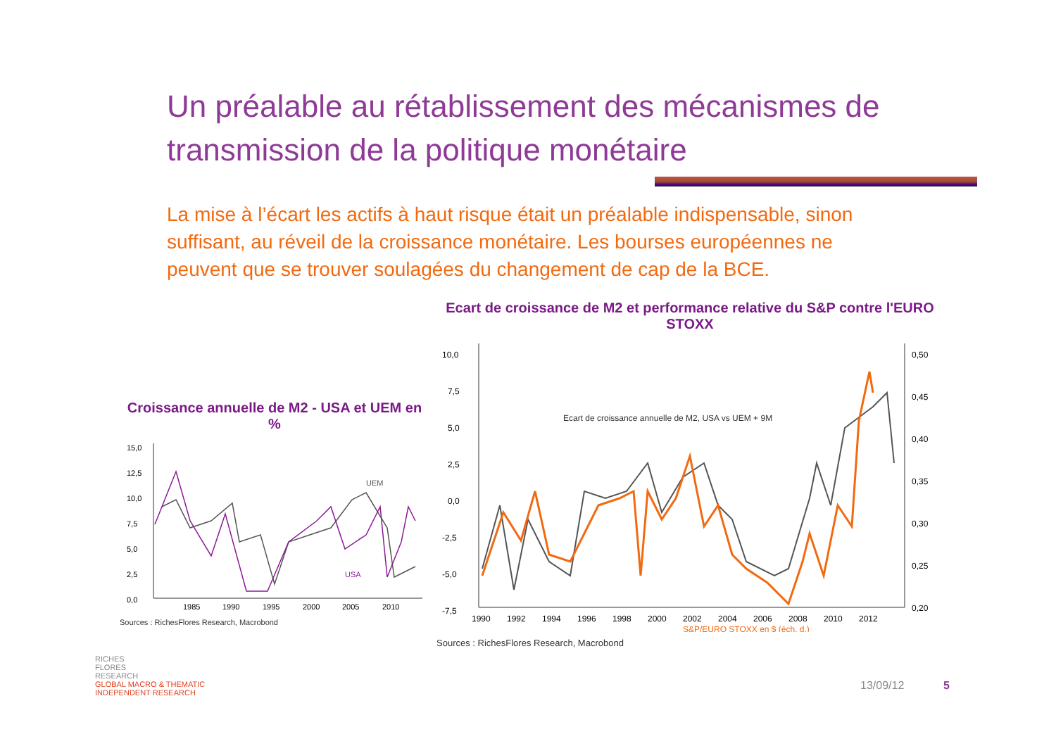Un préalable au rétablissement des mécanismes de transmission de la politique monétaire
La mise à l’écart les actifs à haut risque était un préalable indispensable, sinon suffisant, au réveil de la croissance monétaire. Les bourses européennes ne peuvent que se trouver soulagées du changement de cap de la BCE.
Croissance annuelle de M2 - USA et UEM en %
15,0
12,5
10,0
7,5
5,0
2,5
0,0
1985
1990
1995
2000
2005
2010
UEM
USA
Sources : RichesFlores Research, Macrobond
Ecart de croissance de M2 et performance relative du S&P contre l'EURO STOXX
10,0
7,5
5,0
2,5
0,0
-2,5
-5,0
-7,5
0,50
0,45
0,40
0,35
0,30
0,25
0,20
1990
1992
1994
1996
1998
2000
2002
2004
2006
2008
2010
2012
Ecart de croissance annuelle de M2, USA vs UEM + 9M
S&P/EURO STOXX en $ (éch. d.)
Sources : RichesFlores Research, Macrobond
RICHES
FLORES
RESEARCH
GLOBAL MACRO & THEMATIC
INDEPENDENT RESEARCH
13/09/12 5